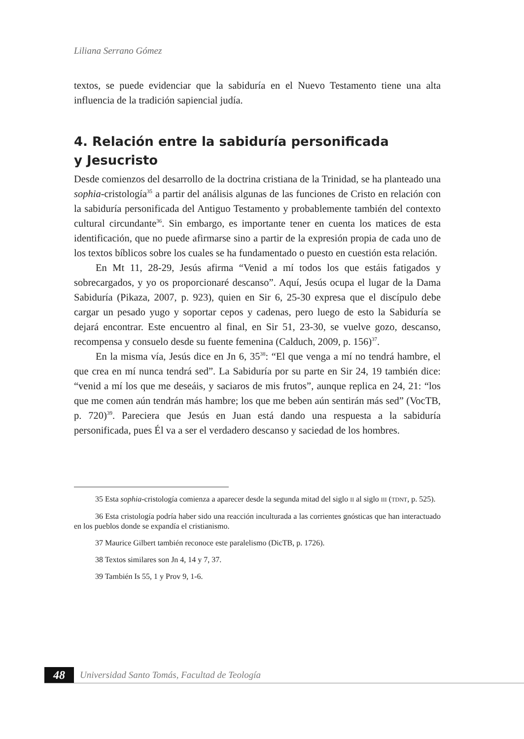Liliana Serrano Gómez
textos, se puede evidenciar que la sabiduría en el Nuevo Testamento tiene una alta influencia de la tradición sapiencial judía.
4. Relación entre la sabiduría personificada
y Jesucristo
Desde comienzos del desarrollo de la doctrina cristiana de la Trinidad, se ha planteado una sophia-cristología<sup>35</sup> a partir del análisis algunas de las funciones de Cristo en relación con la sabiduría personificada del Antiguo Testamento y probablemente también del contexto cultural circundante<sup>36</sup>. Sin embargo, es importante tener en cuenta los matices de esta identificación, que no puede afirmarse sino a partir de la expresión propia de cada uno de los textos bíblicos sobre los cuales se ha fundamentado o puesto en cuestión esta relación.
En Mt 11, 28-29, Jesús afirma “Venid a mí todos los que estáis fatigados y sobrecargados, y yo os proporcionaré descanso”. Aquí, Jesús ocupa el lugar de la Dama Sabiduría (Pikaza, 2007, p. 923), quien en Sir 6, 25-30 expresa que el discípulo debe cargar un pesado yugo y soportar cepos y cadenas, pero luego de esto la Sabiduría se dejará encontrar. Este encuentro al final, en Sir 51, 23-30, se vuelve gozo, descanso, recompensa y consuelo desde su fuente femenina (Calduch, 2009, p. 156)<sup>37</sup>.
En la misma vía, Jesús dice en Jn 6, 35<sup>38</sup>: “El que venga a mí no tendrá hambre, el que crea en mí nunca tendrá sed”. La Sabiduría por su parte en Sir 24, 19 también dice: “venid a mí los que me deseáis, y saciaros de mis frutos”, aunque replica en 24, 21: “los que me comen aún tendrán más hambre; los que me beben aún sentirán más sed” (VocTB, p. 720)<sup>39</sup>. Pareciera que Jesús en Juan está dando una respuesta a la sabiduría personificada, pues Él va a ser el verdadero descanso y saciedad de los hombres.
35 Esta sophia-cristología comienza a aparecer desde la segunda mitad del siglo II al siglo III (TDNT, p. 525).
36 Esta cristología podría haber sido una reacción inculturada a las corrientes gnósticas que han interactuado en los pueblos donde se expandía el cristianismo.
37 Maurice Gilbert también reconoce este paralelismo (DicTB, p. 1726).
38 Textos similares son Jn 4, 14 y 7, 37.
39 También Is 55, 1 y Prov 9, 1-6.
48
Universidad Santo Tomás, Facultad de Teología